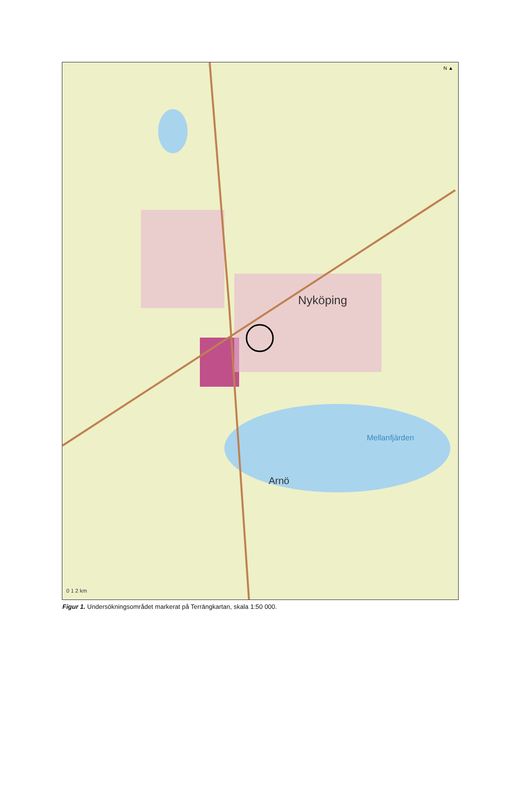N ▲
Nyköping
Mellanfjärden
Arnö
0 1 2 km
Figur 1. Undersökningsområdet markerat på Terrängkartan, skala 1:50 000.